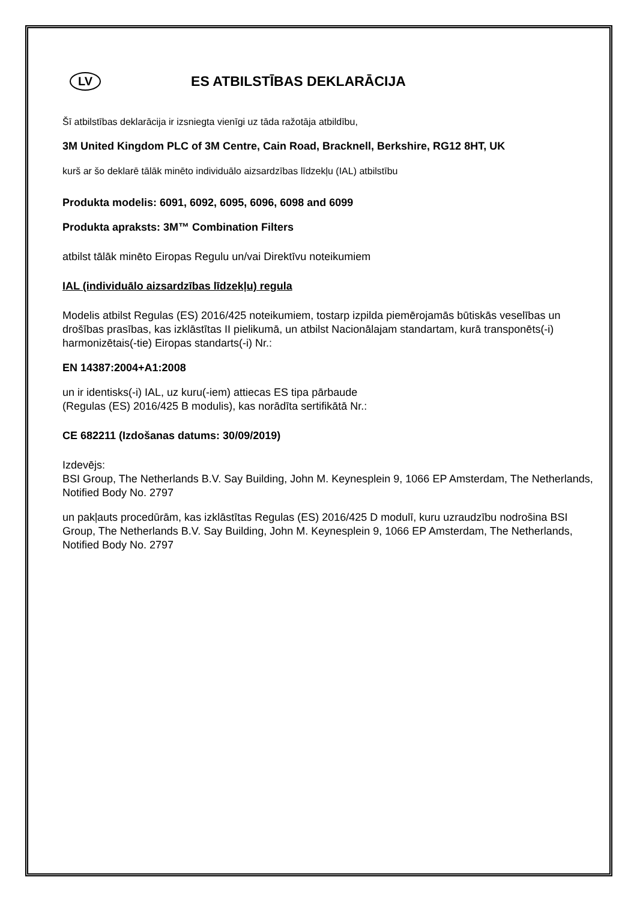LV
ES ATBILSTĪBAS DEKLARĀCIJA
Šī atbilstības deklarācija ir izsniegta vienīgi uz tāda ražotāja atbildību,
3M United Kingdom PLC of 3M Centre, Cain Road, Bracknell, Berkshire, RG12 8HT, UK
kurš ar šo deklarē tālāk minēto individuālo aizsardzības līdzekļu (IAL) atbilstību
Produkta modelis: 6091, 6092, 6095, 6096, 6098 and 6099
Produkta apraksts: 3M™ Combination Filters
atbilst tālāk minēto Eiropas Regulu un/vai Direktīvu noteikumiem
IAL (individuālo aizsardzības līdzekļu) regula
Modelis atbilst Regulas (ES) 2016/425 noteikumiem, tostarp izpilda piemērojamās būtiskās veselības un drošības prasības, kas izklāstītas II pielikumā, un atbilst Nacionālajam standartam, kurā transponēts(-i) harmonizētais(-tie) Eiropas standarts(-i) Nr.:
EN 14387:2004+A1:2008
un ir identisks(-i) IAL, uz kuru(-iem) attiecas ES tipa pārbaude
(Regulas (ES) 2016/425 B modulis), kas norādīta sertifikātā Nr.:
CE 682211 (Izdošanas datums: 30/09/2019)
Izdevējs:
BSI Group, The Netherlands B.V. Say Building, John M. Keynesplein 9, 1066 EP Amsterdam, The Netherlands, Notified Body No. 2797
un pakļauts procedūrām, kas izklāstītas Regulas (ES) 2016/425 D modulī, kuru uzraudzību nodrošina BSI Group, The Netherlands B.V. Say Building, John M. Keynesplein 9, 1066 EP Amsterdam, The Netherlands, Notified Body No. 2797